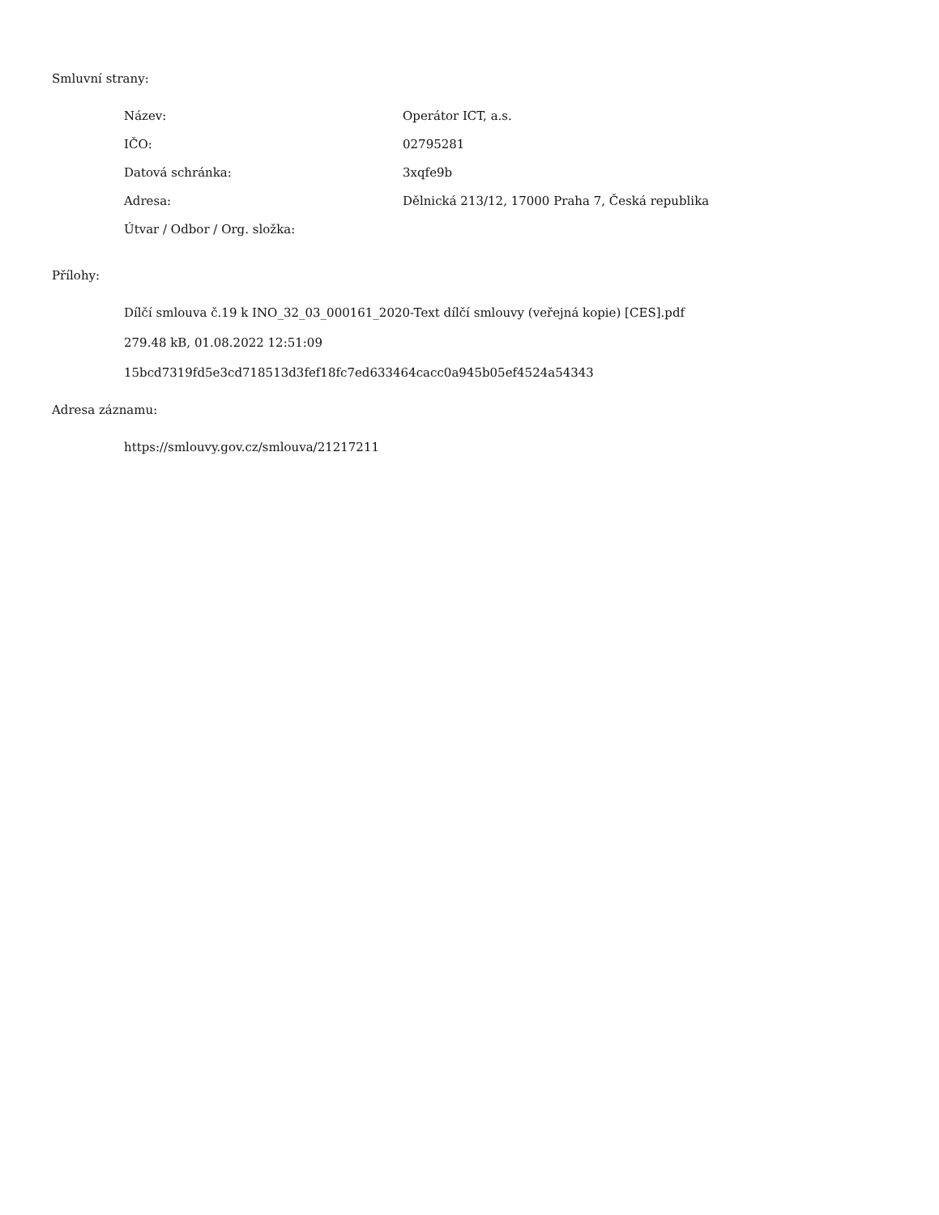Smluvní strany:
| Název: | Operátor ICT, a.s. |
| IČO: | 02795281 |
| Datová schránka: | 3xqfe9b |
| Adresa: | Dělnická 213/12, 17000 Praha 7, Česká republika |
| Útvar / Odbor / Org. složka: | |
Přílohy:
Dílčí smlouva č.19 k INO_32_03_000161_2020-Text dílčí smlouvy (veřejná kopie) [CES].pdf
279.48 kB, 01.08.2022 12:51:09
15bcd7319fd5e3cd718513d3fef18fc7ed633464cacc0a945b05ef4524a54343
Adresa záznamu:
https://smlouvy.gov.cz/smlouva/21217211